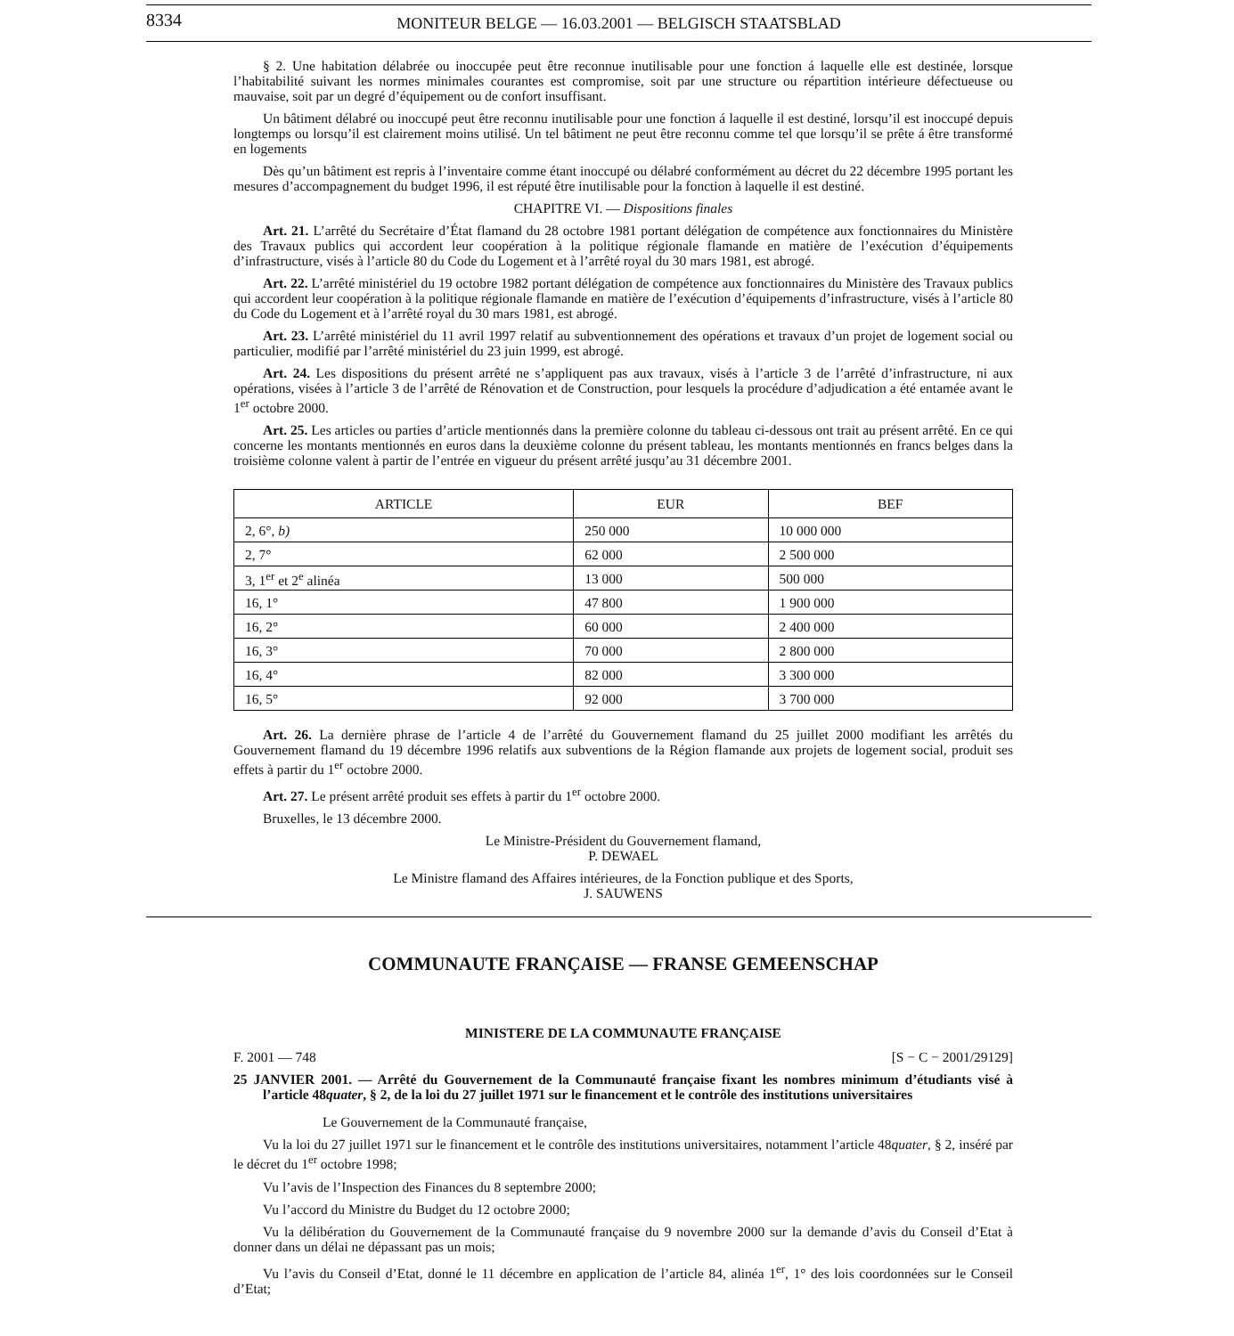8334 MONITEUR BELGE — 16.03.2001 — BELGISCH STAATSBLAD
§ 2. Une habitation délabrée ou inoccupée peut être reconnue inutilisable pour une fonction á laquelle elle est destinée, lorsque l’habitabilité suivant les normes minimales courantes est compromise, soit par une structure ou répartition intérieure défectueuse ou mauvaise, soit par un degré d’équipement ou de confort insuffisant.
Un bâtiment délabré ou inoccupé peut être reconnu inutilisable pour une fonction á laquelle il est destiné, lorsqu’il est inoccupé depuis longtemps ou lorsqu’il est clairement moins utilisé. Un tel bâtiment ne peut être reconnu comme tel que lorsqu’il se prête á être transformé en logements
Dès qu’un bâtiment est repris à l’inventaire comme étant inoccupé ou délabré conformément au décret du 22 décembre 1995 portant les mesures d’accompagnement du budget 1996, il est réputé être inutilisable pour la fonction à laquelle il est destiné.
CHAPITRE VI. — Dispositions finales
Art. 21. L’arrêté du Secrétaire d’État flamand du 28 octobre 1981 portant délégation de compétence aux fonctionnaires du Ministère des Travaux publics qui accordent leur coopération à la politique régionale flamande en matière de l’exécution d’équipements d’infrastructure, visés à l’article 80 du Code du Logement et à l’arrêté royal du 30 mars 1981, est abrogé.
Art. 22. L’arrêté ministériel du 19 octobre 1982 portant délégation de compétence aux fonctionnaires du Ministère des Travaux publics qui accordent leur coopération à la politique régionale flamande en matière de l’exécution d’équipements d’infrastructure, visés à l’article 80 du Code du Logement et à l’arrêté royal du 30 mars 1981, est abrogé.
Art. 23. L’arrêté ministériel du 11 avril 1997 relatif au subventionnement des opérations et travaux d’un projet de logement social ou particulier, modifié par l’arrêté ministériel du 23 juin 1999, est abrogé.
Art. 24. Les dispositions du présent arrêté ne s’appliquent pas aux travaux, visés à l’article 3 de l’arrêté d’infrastructure, ni aux opérations, visées à l’article 3 de l’arrêté de Rénovation et de Construction, pour lesquels la procédure d’adjudication a été entamée avant le 1<sup>er</sup> octobre 2000.
Art. 25. Les articles ou parties d’article mentionnés dans la première colonne du tableau ci-dessous ont trait au présent arrêté. En ce qui concerne les montants mentionnés en euros dans la deuxième colonne du présent tableau, les montants mentionnés en francs belges dans la troisième colonne valent à partir de l’entrée en vigueur du présent arrêté jusqu’au 31 décembre 2001.
| ARTICLE | EUR | BEF |
| --- | --- | --- |
| 2, 6°, b) | 250 000 | 10 000 000 |
| 2, 7° | 62 000 | 2 500 000 |
| 3, 1<sup>er</sup> et 2<sup>e</sup> alinéa | 13 000 | 500 000 |
| 16, 1° | 47 800 | 1 900 000 |
| 16, 2° | 60 000 | 2 400 000 |
| 16, 3° | 70 000 | 2 800 000 |
| 16, 4° | 82 000 | 3 300 000 |
| 16, 5° | 92 000 | 3 700 000 |
Art. 26. La dernière phrase de l’article 4 de l’arrêté du Gouvernement flamand du 25 juillet 2000 modifiant les arrêtés du Gouvernement flamand du 19 décembre 1996 relatifs aux subventions de la Région flamande aux projets de logement social, produit ses effets à partir du 1<sup>er</sup> octobre 2000.
Art. 27. Le présent arrêté produit ses effets à partir du 1<sup>er</sup> octobre 2000.
Bruxelles, le 13 décembre 2000.
Le Ministre-Président du Gouvernement flamand,
P. DEWAEL
Le Ministre flamand des Affaires intérieures, de la Fonction publique et des Sports,
J. SAUWENS
COMMUNAUTE FRANÇAISE — FRANSE GEMEENSCHAP
MINISTERE DE LA COMMUNAUTE FRANÇAISE
F. 2001 — 748 [S − C − 2001/29129]
25 JANVIER 2001. — Arrêté du Gouvernement de la Communauté française fixant les nombres minimum d’étudiants visé à l’article 48quater, § 2, de la loi du 27 juillet 1971 sur le financement et le contrôle des institutions universitaires
Le Gouvernement de la Communauté française,
Vu la loi du 27 juillet 1971 sur le financement et le contrôle des institutions universitaires, notamment l’article 48quater, § 2, inséré par le décret du 1<sup>er</sup> octobre 1998;
Vu l’avis de l’Inspection des Finances du 8 septembre 2000;
Vu l’accord du Ministre du Budget du 12 octobre 2000;
Vu la délibération du Gouvernement de la Communauté française du 9 novembre 2000 sur la demande d’avis du Conseil d’Etat à donner dans un délai ne dépassant pas un mois;
Vu l’avis du Conseil d’Etat, donné le 11 décembre en application de l’article 84, alinéa 1<sup>er</sup>, 1° des lois coordonnées sur le Conseil d’Etat;